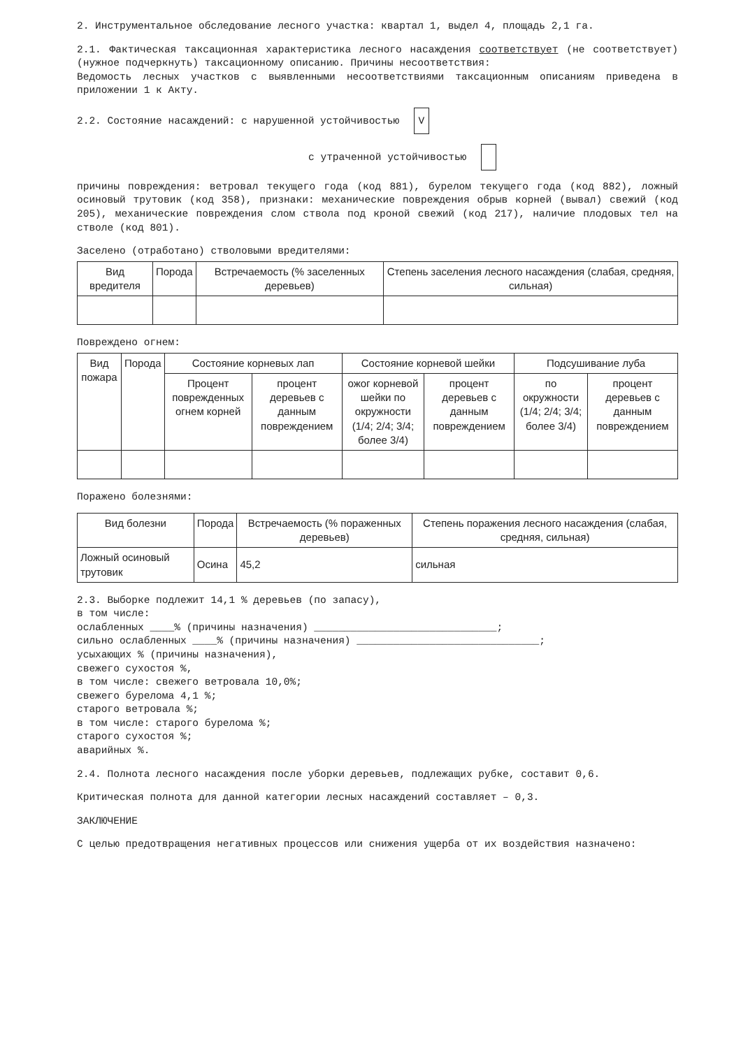2. Инструментальное обследование лесного участка: квартал 1, выдел 4, площадь 2,1 га.
2.1. Фактическая таксационная характеристика лесного насаждения соответствует (не соответствует) (нужное подчеркнуть) таксационному описанию. Причины несоответствия:
Ведомость лесных участков с выявленными несоответствиями таксационным описаниям приведена в приложении 1 к Акту.
2.2. Состояние насаждений: с нарушенной устойчивостью V
с утраченной устойчивостью
причины повреждения: ветровал текущего года (код 881), бурелом текущего года (код 882), ложный осиновый трутовик (код 358), признаки: механические повреждения обрыв корней (вывал) свежий (код 205), механические повреждения слом ствола под кроной свежий (код 217), наличие плодовых тел на стволе (код 801).
Заселено (отработано) стволовыми вредителями:
| Вид вредителя | Порода | Встречаемость (% заселенных деревьев) | Степень заселения лесного насаждения (слабая, средняя, сильная) |
| --- | --- | --- | --- |
Повреждено огнем:
| Вид пожара | Порода | Состояние корневых лап | | Состояние корневой шейки | | Подсушивание луба | |
| --- | --- | --- | --- | --- | --- | --- | --- |
| | | Процент поврежденных огнем корней | процент деревьев с данным повреждением | ожог корневой шейки по окружности (1/4; 2/4; 3/4; более 3/4) | процент деревьев с данным повреждением | по окружности (1/4; 2/4; 3/4; более 3/4) | процент деревьев с данным повреждением |
Поражено болезнями:
| Вид болезни | Порода | Встречаемость (% пораженных деревьев) | Степень поражения лесного насаждения (слабая, средняя, сильная) |
| --- | --- | --- | --- |
| Ложный осиновый трутовик | Осина | 45,2 | сильная |
2.3. Выборке подлежит 14,1 % деревьев (по запасу),
в том числе:
ослабленных ____% (причины назначения) ______________________________;
сильно ослабленных ____% (причины назначения) ______________________________;
усыхающих % (причины назначения),
свежего сухостоя %,
в том числе: свежего ветровала 10,0%;
свежего бурелома 4,1 %;
старого ветровала %;
в том числе: старого бурелома %;
старого сухостоя %;
аварийных %.
2.4. Полнота лесного насаждения после уборки деревьев, подлежащих рубке, составит 0,6.
Критическая полнота для данной категории лесных насаждений составляет – 0,3.
ЗАКЛЮЧЕНИЕ
С целью предотвращения негативных процессов или снижения ущерба от их воздействия назначено: